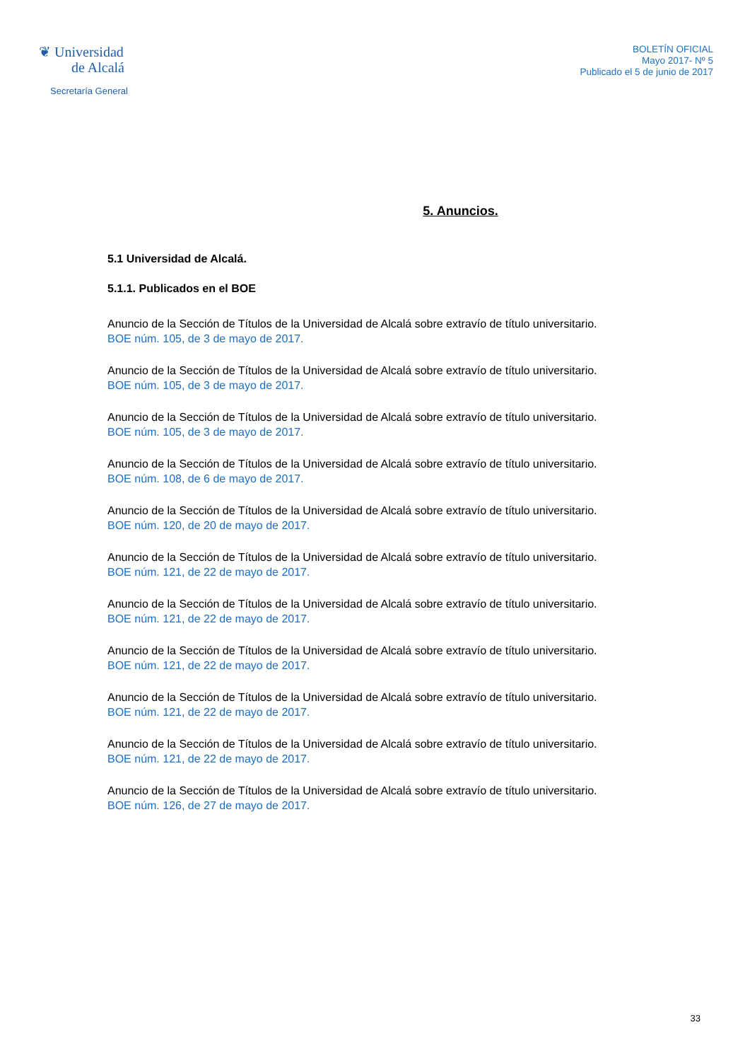❦ Universidad
de Alcalá
Secretaría General
BOLETÍN OFICIAL
Mayo 2017- Nº 5
Publicado el 5 de junio de 2017
5. Anuncios.
5.1 Universidad de Alcalá.
5.1.1. Publicados en el BOE
Anuncio de la Sección de Títulos de la Universidad de Alcalá sobre extravío de título universitario.
BOE núm. 105, de 3 de mayo de 2017.
Anuncio de la Sección de Títulos de la Universidad de Alcalá sobre extravío de título universitario.
BOE núm. 105, de 3 de mayo de 2017.
Anuncio de la Sección de Títulos de la Universidad de Alcalá sobre extravío de título universitario.
BOE núm. 105, de 3 de mayo de 2017.
Anuncio de la Sección de Títulos de la Universidad de Alcalá sobre extravío de título universitario.
BOE núm. 108, de 6 de mayo de 2017.
Anuncio de la Sección de Títulos de la Universidad de Alcalá sobre extravío de título universitario.
BOE núm. 120, de 20 de mayo de 2017.
Anuncio de la Sección de Títulos de la Universidad de Alcalá sobre extravío de título universitario.
BOE núm. 121, de 22 de mayo de 2017.
Anuncio de la Sección de Títulos de la Universidad de Alcalá sobre extravío de título universitario.
BOE núm. 121, de 22 de mayo de 2017.
Anuncio de la Sección de Títulos de la Universidad de Alcalá sobre extravío de título universitario.
BOE núm. 121, de 22 de mayo de 2017.
Anuncio de la Sección de Títulos de la Universidad de Alcalá sobre extravío de título universitario.
BOE núm. 121, de 22 de mayo de 2017.
Anuncio de la Sección de Títulos de la Universidad de Alcalá sobre extravío de título universitario.
BOE núm. 121, de 22 de mayo de 2017.
Anuncio de la Sección de Títulos de la Universidad de Alcalá sobre extravío de título universitario.
BOE núm. 126, de 27 de mayo de 2017.
33